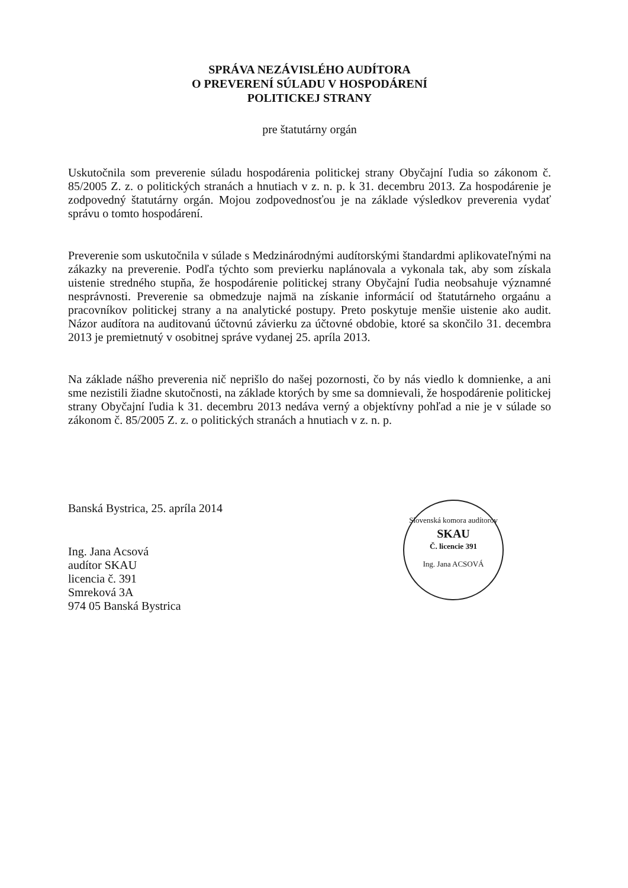SPRÁVA NEZÁVISLÉHO AUDÍTORA
O PREVERENÍ SÚLADU V HOSPODÁRENÍ
POLITICKEJ STRANY
pre štatutárny orgán
Uskutočnila som preverenie súladu hospodárenia politickej strany Obyčajní ľudia so zákonom č. 85/2005 Z. z. o politických stranách a hnutiach v z. n. p. k 31. decembru 2013. Za hospodárenie je zodpovedný štatutárny orgán. Mojou zodpovednosťou je na základe výsledkov preverenia vydať správu o tomto hospodárení.
Preverenie som uskutočnila v súlade s Medzinárodnými audítorskými štandardmi aplikovateľnými na zákazky na preverenie. Podľa týchto som previerku naplánovala a vykonala tak, aby som získala uistenie stredného stupňa, že hospodárenie politickej strany Obyčajní ľudia neobsahuje významné nesprávnosti. Preverenie sa obmedzuje najmä na získanie informácií od štatutárneho orgaánu a pracovníkov politickej strany a na analytické postupy. Preto poskytuje menšie uistenie ako audit. Názor audítora na auditovanú účtovnú závierku za účtovné obdobie, ktoré sa skončilo 31. decembra 2013 je premietnutý v osobitnej správe vydanej 25. apríla 2013.
Na základe nášho preverenia nič neprišlo do našej pozornosti, čo by nás viedlo k domnienke, a ani sme nezistili žiadne skutočnosti, na základe ktorých by sme sa domnievali, že hospodárenie politickej strany Obyčajní ľudia k 31. decembru 2013 nedáva verný a objektívny pohľad a nie je v súlade so zákonom č. 85/2005 Z. z. o politických stranách a hnutiach v z. n. p.
Banská Bystrica, 25. apríla 2014
Ing. Jana Acsová
audítor SKAU
licencia č. 391
Smreková 3A
974 05 Banská Bystrica
Slovenská komora audítorov
SKAU
Č. licencie 391
Ing. Jana ACSOVÁ